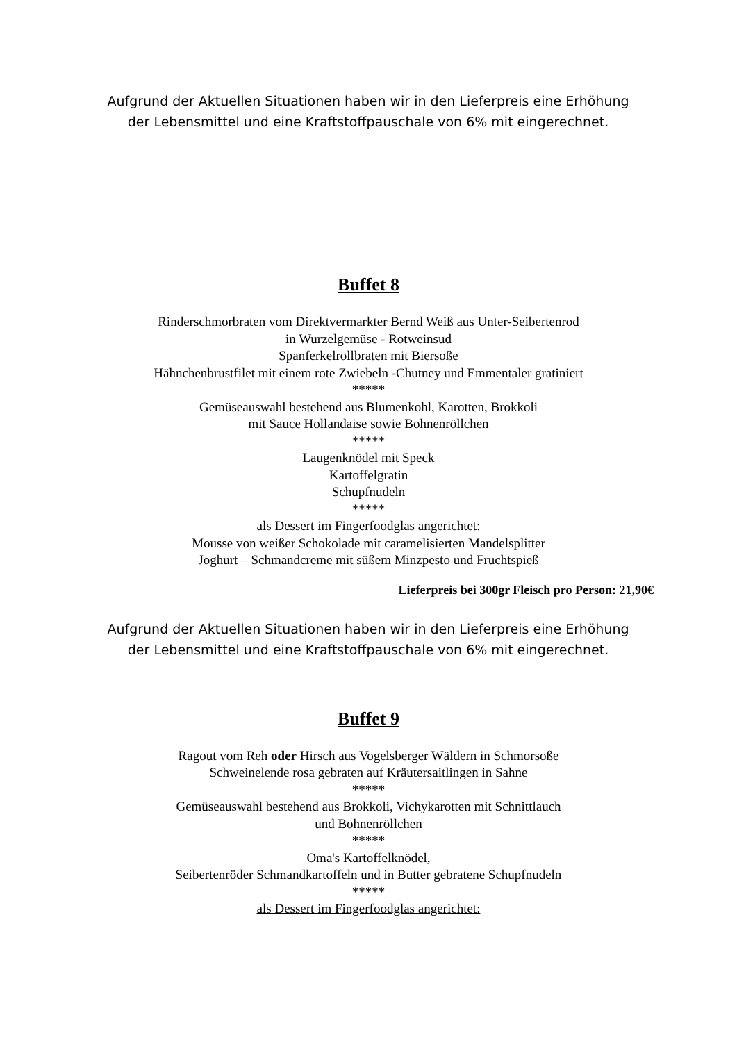Aufgrund der Aktuellen Situationen haben wir in den Lieferpreis eine Erhöhung
der Lebensmittel und eine Kraftstoffpauschale von 6% mit eingerechnet.
Buffet 8
Rinderschmorbraten vom Direktvermarkter Bernd Weiß aus Unter-Seibertenrod
in Wurzelgemüse - Rotweinsud
Spanferkelrollbraten mit Biersoße
Hähnchenbrustfilet mit einem rote Zwiebeln -Chutney und Emmentaler gratiniert
*****
Gemüseauswahl bestehend aus Blumenkohl, Karotten, Brokkoli
mit Sauce Hollandaise sowie Bohnenröllchen
*****
Laugenknödel mit Speck
Kartoffelgratin
Schupfnudeln
*****
als Dessert im Fingerfoodglas angerichtet:
Mousse von weißer Schokolade mit caramelisierten Mandelsplitter
Joghurt – Schmandcreme mit süßem Minzpesto und Fruchtspieß
Lieferpreis bei 300gr Fleisch pro Person: 21,90€
Aufgrund der Aktuellen Situationen haben wir in den Lieferpreis eine Erhöhung
der Lebensmittel und eine Kraftstoffpauschale von 6% mit eingerechnet.
Buffet 9
Ragout vom Reh oder Hirsch aus Vogelsberger Wäldern in Schmorsoße
Schweinelende rosa gebraten auf Kräutersaitlingen in Sahne
*****
Gemüseauswahl bestehend aus Brokkoli, Vichykarotten mit Schnittlauch
und Bohnenröllchen
*****
Oma's Kartoffelknödel,
Seibertenröder Schmandkartoffeln und in Butter gebratene Schupfnudeln
*****
als Dessert im Fingerfoodglas angerichtet: